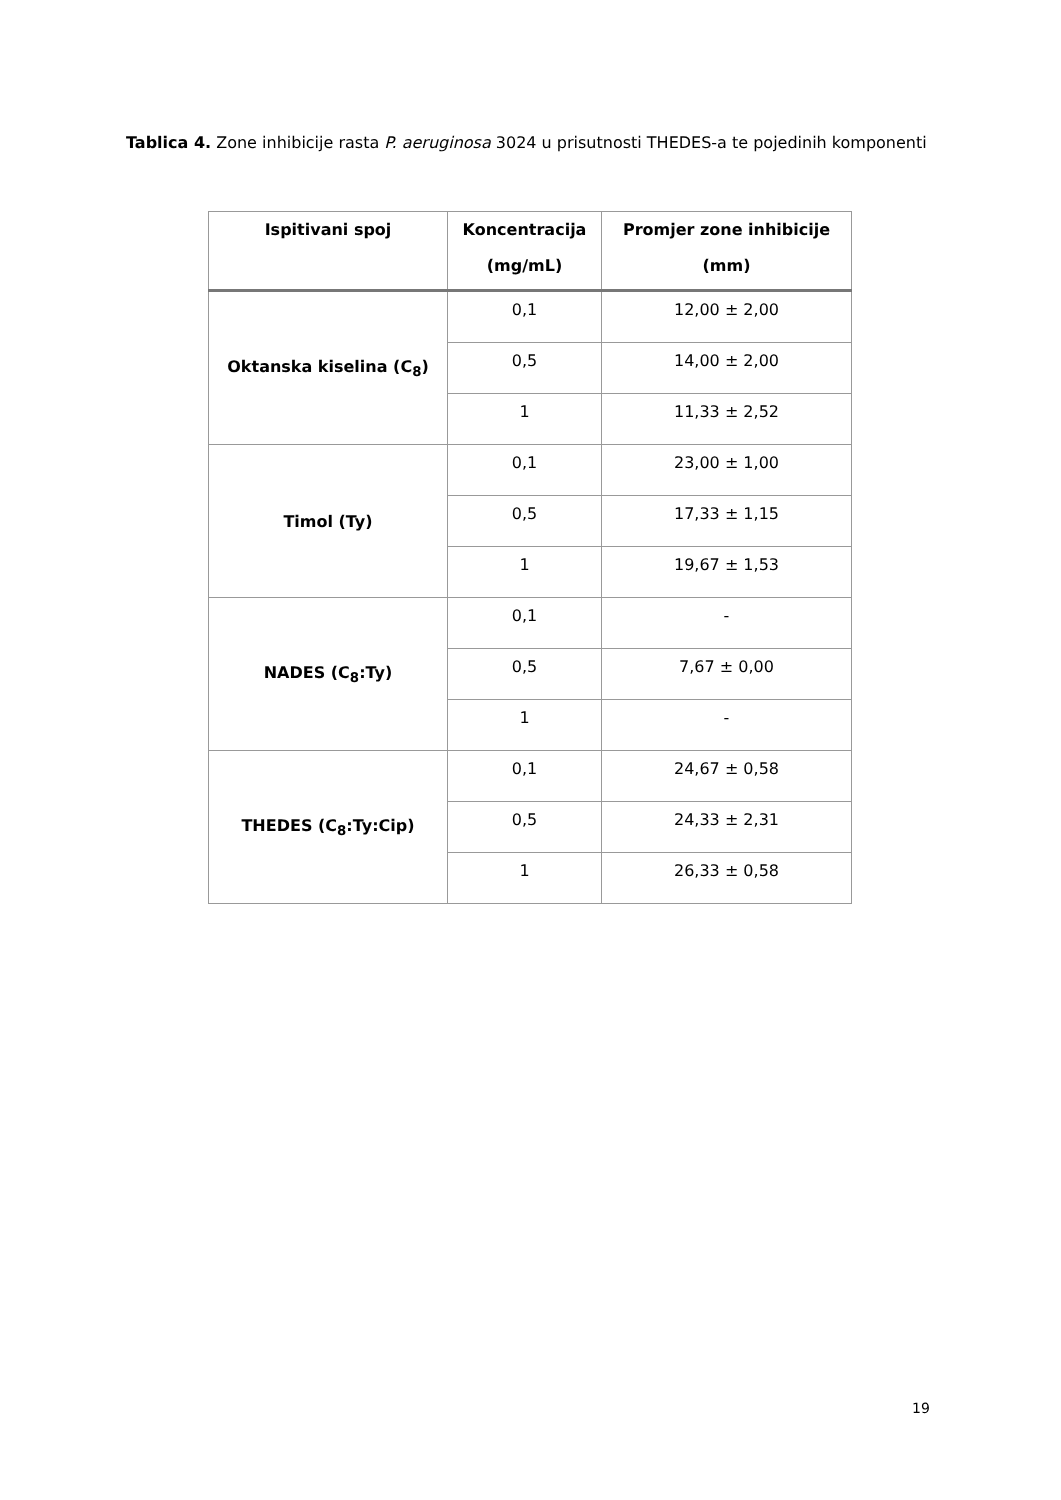Tablica 4. Zone inhibicije rasta P. aeruginosa 3024 u prisutnosti THEDES-a te pojedinih komponenti
| Ispitivani spoj | Koncentracija (mg/mL) | Promjer zone inhibicije (mm) |
| --- | --- | --- |
| Oktanska kiselina (C<sub>8</sub>) | 0,1 | 12,00 ± 2,00 |
| | 0,5 | 14,00 ± 2,00 |
| | 1 | 11,33 ± 2,52 |
| Timol (Ty) | 0,1 | 23,00 ± 1,00 |
| | 0,5 | 17,33 ± 1,15 |
| | 1 | 19,67 ± 1,53 |
| NADES (C<sub>8</sub>:Ty) | 0,1 | - |
| | 0,5 | 7,67 ± 0,00 |
| | 1 | - |
| THEDES (C<sub>8</sub>:Ty:Cip) | 0,1 | 24,67 ± 0,58 |
| | 0,5 | 24,33 ± 2,31 |
| | 1 | 26,33 ± 0,58 |
19